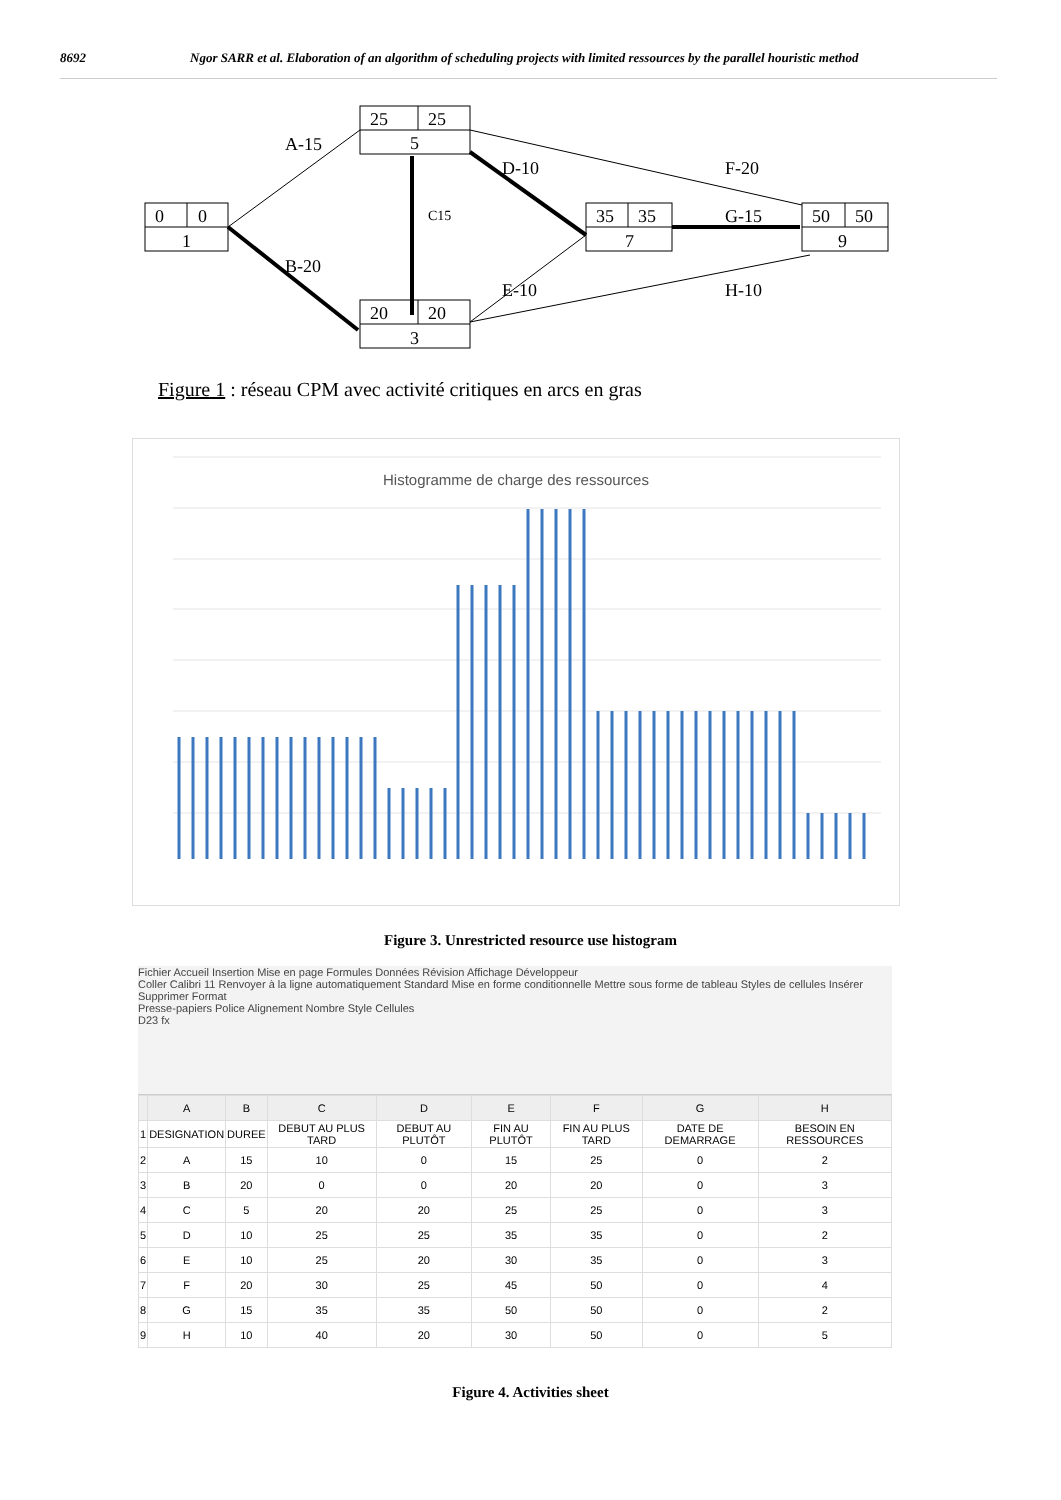8692 Ngor SARR et al. Elaboration of an algorithm of scheduling projects with limited ressources by the parallel houristic method
0
0
1
25
25
5
20
20
3
35
35
7
50
50
9
A-15
B-20
C15
D-10
E-10
F-20
G-15
H-10
Figure 1 : réseau CPM avec activité critiques en arcs en gras
Histogramme de charge des ressources
Figure 3. Unrestricted resource use histogram
Fichier Accueil Insertion Mise en page Formules Données Révision Affichage Développeur
Coller Calibri 11 Renvoyer à la ligne automatiquement Standard Mise en forme conditionnelle Mettre sous forme de tableau Styles de cellules Insérer Supprimer Format
Presse-papiers Police Alignement Nombre Style Cellules
D23 fx
| | A | B | C | D | E | F | G | H |
| --- | --- | --- | --- | --- | --- | --- | --- | --- |
| 1 | DESIGNATION | DUREE | DEBUT AU PLUS TARD | DEBUT AU PLUTÔT | FIN AU PLUTÔT | FIN AU PLUS TARD | DATE DE DEMARRAGE | BESOIN EN RESSOURCES |
| 2 | A | 15 | 10 | 0 | 15 | 25 | 0 | 2 |
| 3 | B | 20 | 0 | 0 | 20 | 20 | 0 | 3 |
| 4 | C | 5 | 20 | 20 | 25 | 25 | 0 | 3 |
| 5 | D | 10 | 25 | 25 | 35 | 35 | 0 | 2 |
| 6 | E | 10 | 25 | 20 | 30 | 35 | 0 | 3 |
| 7 | F | 20 | 30 | 25 | 45 | 50 | 0 | 4 |
| 8 | G | 15 | 35 | 35 | 50 | 50 | 0 | 2 |
| 9 | H | 10 | 40 | 20 | 30 | 50 | 0 | 5 |
Figure 4. Activities sheet